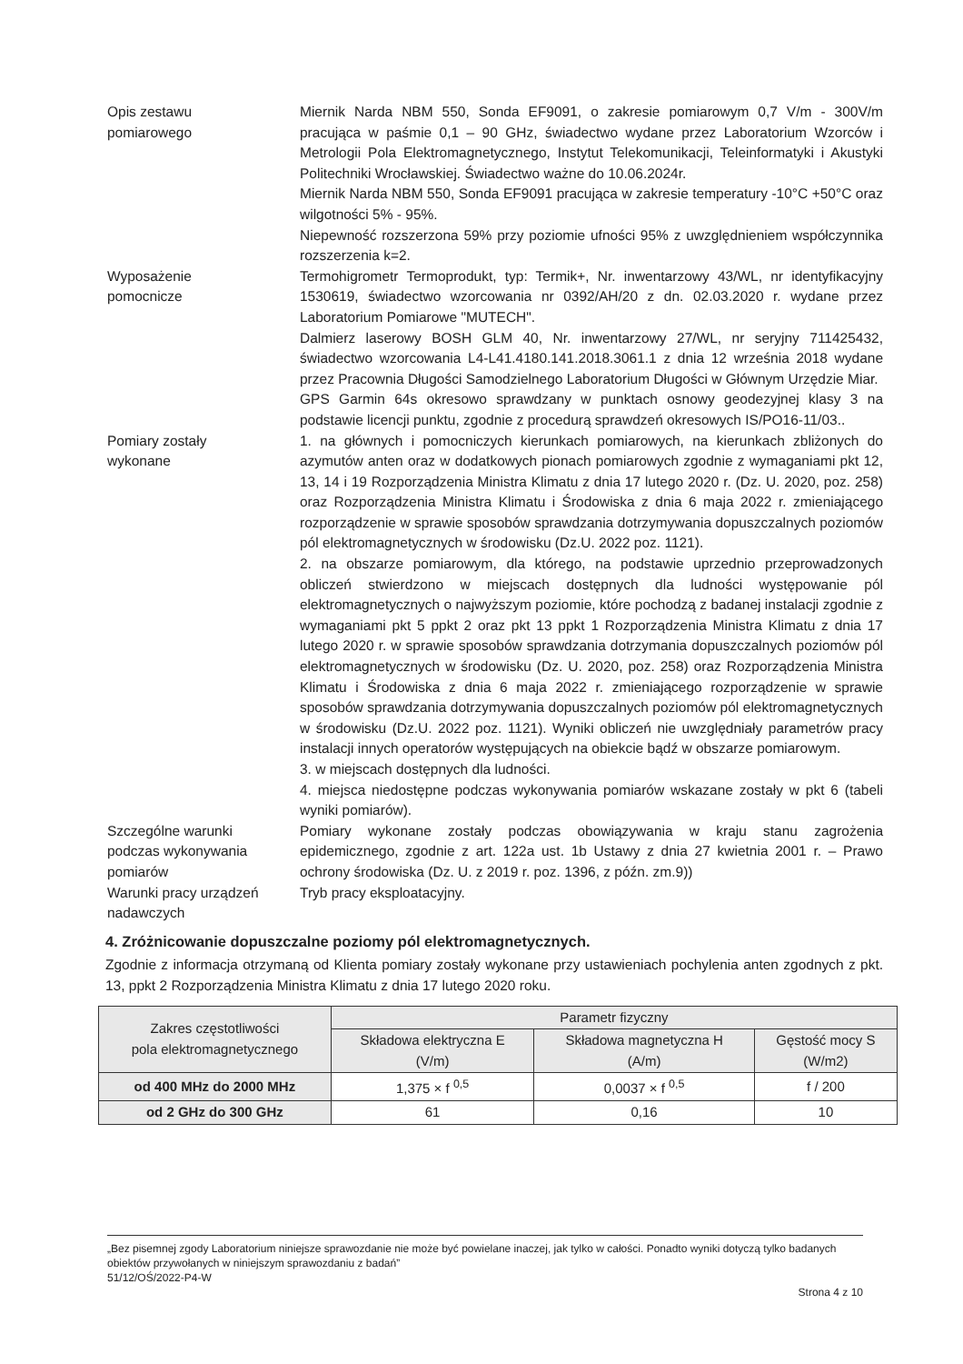Opis zestawu
pomiarowego
Miernik Narda NBM 550, Sonda EF9091, o zakresie pomiarowym 0,7 V/m - 300V/m pracująca w paśmie 0,1 – 90 GHz, świadectwo wydane przez Laboratorium Wzorców i Metrologii Pola Elektromagnetycznego, Instytut Telekomunikacji, Teleinformatyki i Akustyki Politechniki Wrocławskiej. Świadectwo ważne do 10.06.2024r.
Miernik Narda NBM 550, Sonda EF9091 pracująca w zakresie temperatury -10°C +50°C oraz wilgotności 5% - 95%.
Niepewność rozszerzona 59% przy poziomie ufności 95% z uwzględnieniem współczynnika rozszerzenia k=2.
Wyposażenie
pomocnicze
Termohigrometr Termoprodukt, typ: Termik+, Nr. inwentarzowy 43/WL, nr identyfikacyjny 1530619, świadectwo wzorcowania nr 0392/AH/20 z dn. 02.03.2020 r. wydane przez Laboratorium Pomiarowe "MUTECH".
Dalmierz laserowy BOSH GLM 40, Nr. inwentarzowy 27/WL, nr seryjny 711425432, świadectwo wzorcowania L4-L41.4180.141.2018.3061.1 z dnia 12 września 2018 wydane przez Pracownia Długości Samodzielnego Laboratorium Długości w Głównym Urzędzie Miar.
GPS Garmin 64s okresowo sprawdzany w punktach osnowy geodezyjnej klasy 3 na podstawie licencji punktu, zgodnie z procedurą sprawdzeń okresowych IS/PO16-11/03..
Pomiary zostały
wykonane
1. na głównych i pomocniczych kierunkach pomiarowych, na kierunkach zbliżonych do azymutów anten oraz w dodatkowych pionach pomiarowych zgodnie z wymaganiami pkt 12, 13, 14 i 19 Rozporządzenia Ministra Klimatu z dnia 17 lutego 2020 r. (Dz. U. 2020, poz. 258) oraz Rozporządzenia Ministra Klimatu i Środowiska z dnia 6 maja 2022 r. zmieniającego rozporządzenie w sprawie sposobów sprawdzania dotrzymywania dopuszczalnych poziomów pól elektromagnetycznych w środowisku (Dz.U. 2022 poz. 1121).
2. na obszarze pomiarowym, dla którego, na podstawie uprzednio przeprowadzonych obliczeń stwierdzono w miejscach dostępnych dla ludności występowanie pól elektromagnetycznych o najwyższym poziomie, które pochodzą z badanej instalacji zgodnie z wymaganiami pkt 5 ppkt 2 oraz pkt 13 ppkt 1 Rozporządzenia Ministra Klimatu z dnia 17 lutego 2020 r. w sprawie sposobów sprawdzania dotrzymania dopuszczalnych poziomów pól elektromagnetycznych w środowisku (Dz. U. 2020, poz. 258) oraz Rozporządzenia Ministra Klimatu i Środowiska z dnia 6 maja 2022 r. zmieniającego rozporządzenie w sprawie sposobów sprawdzania dotrzymywania dopuszczalnych poziomów pól elektromagnetycznych w środowisku (Dz.U. 2022 poz. 1121). Wyniki obliczeń nie uwzględniały parametrów pracy instalacji innych operatorów występujących na obiekcie bądź w obszarze pomiarowym.
3. w miejscach dostępnych dla ludności.
4. miejsca niedostępne podczas wykonywania pomiarów wskazane zostały w pkt 6 (tabeli wyniki pomiarów).
Szczególne warunki
podczas wykonywania
pomiarów
Pomiary wykonane zostały podczas obowiązywania w kraju stanu zagrożenia epidemicznego, zgodnie z art. 122a ust. 1b Ustawy z dnia 27 kwietnia 2001 r. – Prawo ochrony środowiska (Dz. U. z 2019 r. poz. 1396, z późn. zm.9))
Warunki pracy urządzeń
nadawczych
Tryb pracy eksploatacyjny.
4. Zróżnicowanie dopuszczalne poziomy pól elektromagnetycznych.
Zgodnie z informacja otrzymaną od Klienta pomiary zostały wykonane przy ustawieniach pochylenia anten zgodnych z pkt. 13, ppkt 2 Rozporządzenia Ministra Klimatu z dnia 17 lutego 2020 roku.
| Zakres częstotliwości pola elektromagnetycznego | Parametr fizyczny | | |
| --- | --- | --- | --- |
| | Składowa elektryczna E (V/m) | Składowa magnetyczna H (A/m) | Gęstość mocy S (W/m2) |
| od 400 MHz do 2000 MHz | 1,375 × f <sup>0,5</sup> | 0,0037 × f <sup>0,5</sup> | f / 200 |
| od 2 GHz do 300 GHz | 61 | 0,16 | 10 |
„Bez pisemnej zgody Laboratorium niniejsze sprawozdanie nie może być powielane inaczej, jak tylko w całości. Ponadto wyniki dotyczą tylko badanych obiektów przywołanych w niniejszym sprawozdaniu z badań”
51/12/OŚ/2022-P4-W
Strona 4 z 10